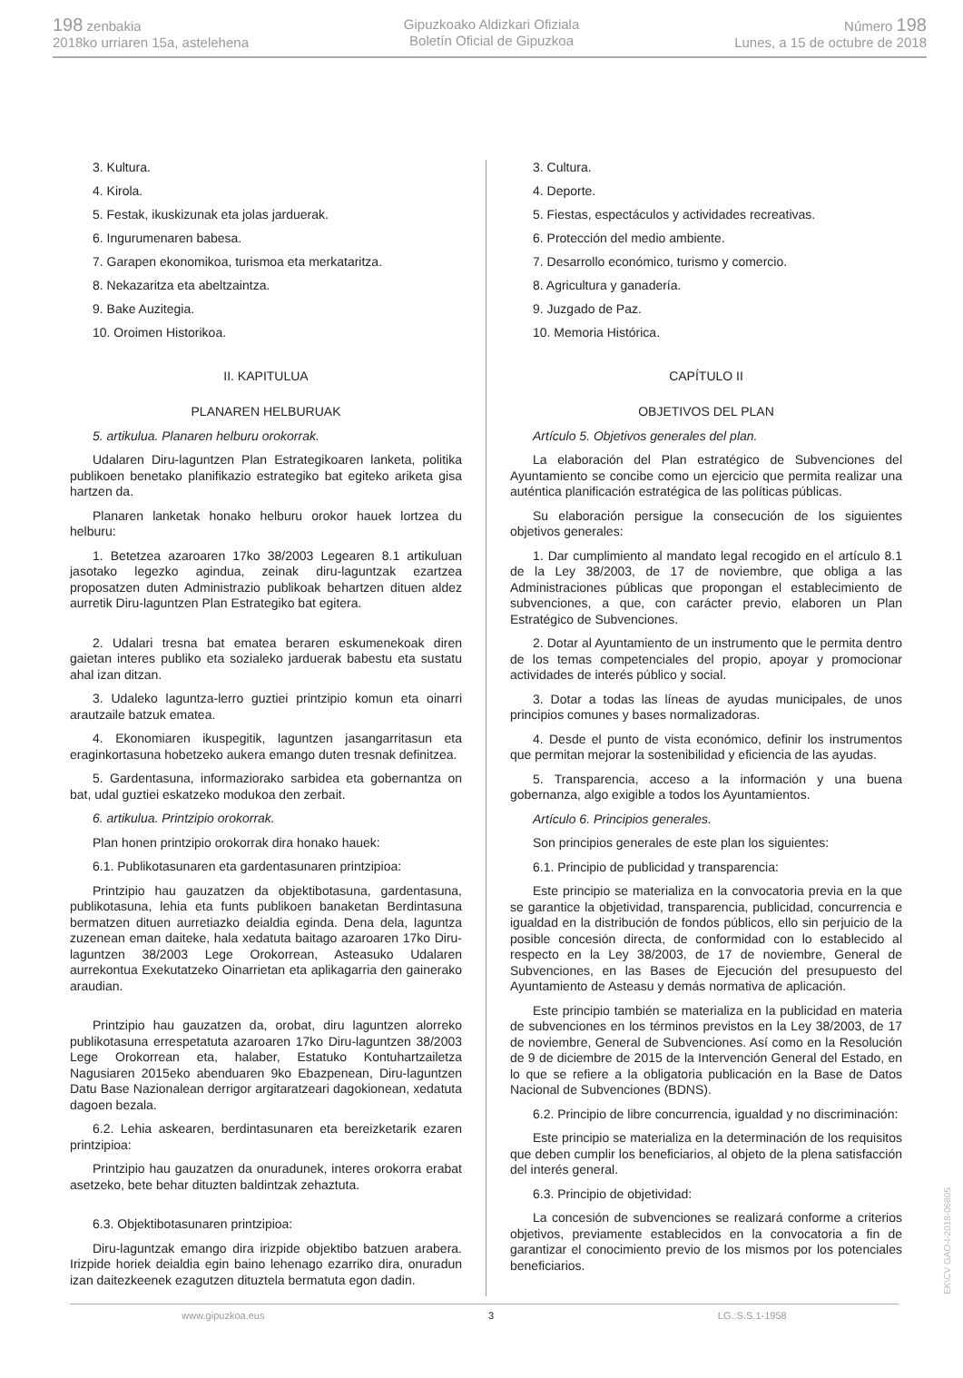198 zenbakia
2018ko urriaren 15a, astelehena
Gipuzkoako Aldizkari Ofiziala
Boletín Oficial de Gipuzkoa
Número 198
Lunes, a 15 de octubre de 2018
3. Kultura.
4. Kirola.
5. Festak, ikuskizunak eta jolas jarduerak.
6. Ingurumenaren babesa.
7. Garapen ekonomikoa, turismoa eta merkataritza.
8. Nekazaritza eta abeltzaintza.
9. Bake Auzitegia.
10. Oroimen Historikoa.
II. KAPITULUA
PLANAREN HELBURUAK
5. artikulua. Planaren helburu orokorrak.
Udalaren Diru-laguntzen Plan Estrategikoaren lanketa, politika publikoen benetako planifikazio estrategiko bat egiteko ariketa gisa hartzen da.
Planaren lanketak honako helburu orokor hauek lortzea du helburu:
1. Betetzea azaroaren 17ko 38/2003 Legearen 8.1 artikuluan jasotako legezko agindua, zeinak diru-laguntzak ezartzea proposatzen duten Administrazio publikoak behartzen dituen aldez aurretik Diru-laguntzen Plan Estrategiko bat egitera.
2. Udalari tresna bat ematea beraren eskumenekoak diren gaietan interes publiko eta sozialeko jarduerak babestu eta sustatu ahal izan ditzan.
3. Udaleko laguntza-lerro guztiei printzipio komun eta oinarri arautzaile batzuk ematea.
4. Ekonomiaren ikuspegitik, laguntzen jasangarritasun eta eraginkortasuna hobetzeko aukera emango duten tresnak definitzea.
5. Gardentasuna, informaziorako sarbidea eta gobernantza on bat, udal guztiei eskatzeko modukoa den zerbait.
6. artikulua. Printzipio orokorrak.
Plan honen printzipio orokorrak dira honako hauek:
6.1. Publikotasunaren eta gardentasunaren printzipioa:
Printzipio hau gauzatzen da objektibotasuna, gardentasuna, publikotasuna, lehia eta funts publikoen banaketan Berdintasuna bermatzen dituen aurretiazko deialdia eginda. Dena dela, laguntza zuzenean eman daiteke, hala xedatuta baitago azaroaren 17ko Diru-laguntzen 38/2003 Lege Orokorrean, Asteasuko Udalaren aurrekontua Exekutatzeko Oinarrietan eta aplikagarria den gainerako araudian.
Printzipio hau gauzatzen da, orobat, diru laguntzen alorreko publikotasuna errespetatuta azaroaren 17ko Diru-laguntzen 38/2003 Lege Orokorrean eta, halaber, Estatuko Kontuhartzailetza Nagusiaren 2015eko abenduaren 9ko Ebazpenean, Diru-laguntzen Datu Base Nazionalean derrigor argitaratzeari dagokionean, xedatuta dagoen bezala.
6.2. Lehia askearen, berdintasunaren eta bereizketarik ezaren printzipioa:
Printzipio hau gauzatzen da onuradunek, interes orokorra erabat asetzeko, bete behar dituzten baldintzak zehaztuta.
6.3. Objektibotasunaren printzipioa:
Diru-laguntzak emango dira irizpide objektibo batzuen arabera. Irizpide horiek deialdia egin baino lehenago ezarriko dira, onuradun izan daitezkeenek ezagutzen dituztela bermatuta egon dadin.
3. Cultura.
4. Deporte.
5. Fiestas, espectáculos y actividades recreativas.
6. Protección del medio ambiente.
7. Desarrollo económico, turismo y comercio.
8. Agricultura y ganadería.
9. Juzgado de Paz.
10. Memoria Histórica.
CAPÍTULO II
OBJETIVOS DEL PLAN
Artículo 5. Objetivos generales del plan.
La elaboración del Plan estratégico de Subvenciones del Ayuntamiento se concibe como un ejercicio que permita realizar una auténtica planificación estratégica de las políticas públicas.
Su elaboración persigue la consecución de los siguientes objetivos generales:
1. Dar cumplimiento al mandato legal recogido en el artículo 8.1 de la Ley 38/2003, de 17 de noviembre, que obliga a las Administraciones públicas que propongan el establecimiento de subvenciones, a que, con carácter previo, elaboren un Plan Estratégico de Subvenciones.
2. Dotar al Ayuntamiento de un instrumento que le permita dentro de los temas competenciales del propio, apoyar y promocionar actividades de interés público y social.
3. Dotar a todas las líneas de ayudas municipales, de unos principios comunes y bases normalizadoras.
4. Desde el punto de vista económico, definir los instrumentos que permitan mejorar la sostenibilidad y eficiencia de las ayudas.
5. Transparencia, acceso a la información y una buena gobernanza, algo exigible a todos los Ayuntamientos.
Artículo 6. Principios generales.
Son principios generales de este plan los siguientes:
6.1. Principio de publicidad y transparencia:
Este principio se materializa en la convocatoria previa en la que se garantice la objetividad, transparencia, publicidad, concurrencia e igualdad en la distribución de fondos públicos, ello sin perjuicio de la posible concesión directa, de conformidad con lo establecido al respecto en la Ley 38/2003, de 17 de noviembre, General de Subvenciones, en las Bases de Ejecución del presupuesto del Ayuntamiento de Asteasu y demás normativa de aplicación.
Este principio también se materializa en la publicidad en materia de subvenciones en los términos previstos en la Ley 38/2003, de 17 de noviembre, General de Subvenciones. Así como en la Resolución de 9 de diciembre de 2015 de la Intervención General del Estado, en lo que se refiere a la obligatoria publicación en la Base de Datos Nacional de Subvenciones (BDNS).
6.2. Principio de libre concurrencia, igualdad y no discriminación:
Este principio se materializa en la determinación de los requisitos que deben cumplir los beneficiarios, al objeto de la plena satisfacción del interés general.
6.3. Principio de objetividad:
La concesión de subvenciones se realizará conforme a criterios objetivos, previamente establecidos en la convocatoria a fin de garantizar el conocimiento previo de los mismos por los potenciales beneficiarios.
www.gipuzkoa.eus 3 LG.:S.S.1-1958
EK\CV GAO-I-2018-06805